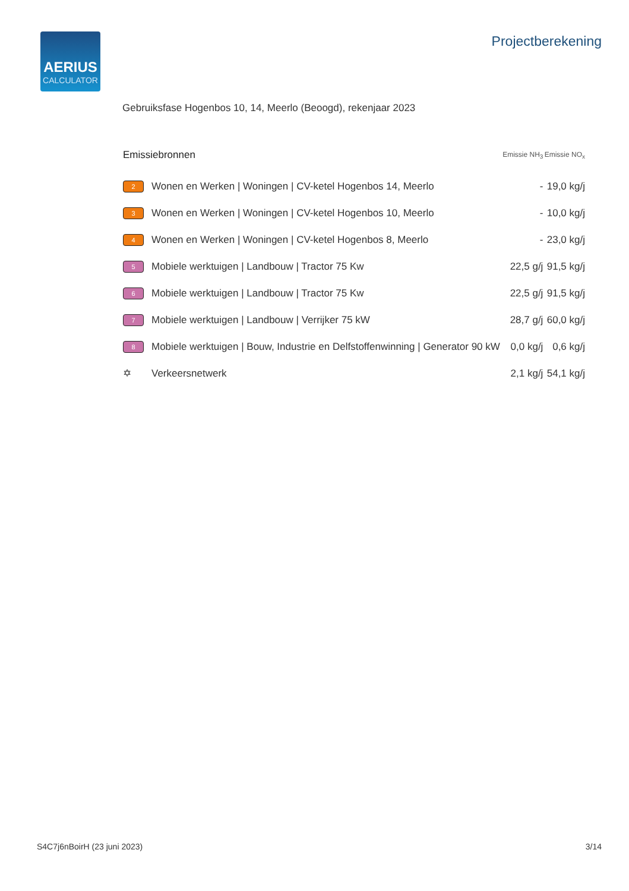AERIUS
CALCULATOR
Projectberekening
Gebruiksfase Hogenbos 10, 14, Meerlo (Beoogd), rekenjaar 2023
| Emissiebronnen | | Emissie NH<sub>3</sub> | Emissie NO<sub>x</sub> |
| --- | --- | --- | --- |
| 2 | Wonen en Werken / Woningen / CV-ketel Hogenbos 14, Meerlo | - | 19,0 kg/j |
| 3 | Wonen en Werken / Woningen / CV-ketel Hogenbos 10, Meerlo | - | 10,0 kg/j |
| 4 | Wonen en Werken / Woningen / CV-ketel Hogenbos 8, Meerlo | - | 23,0 kg/j |
| 5 | Mobiele werktuigen / Landbouw / Tractor 75 Kw | 22,5 g/j | 91,5 kg/j |
| 6 | Mobiele werktuigen / Landbouw / Tractor 75 Kw | 22,5 g/j | 91,5 kg/j |
| 7 | Mobiele werktuigen / Landbouw / Verrijker 75 kW | 28,7 g/j | 60,0 kg/j |
| 8 | Mobiele werktuigen / Bouw, Industrie en Delfstoffenwinning / Generator 90 kW | 0,0 kg/j | 0,6 kg/j |
| ✡ | Verkeersnetwerk | 2,1 kg/j | 54,1 kg/j |
S4C7j6nBoirH (23 juni 2023) 3/14